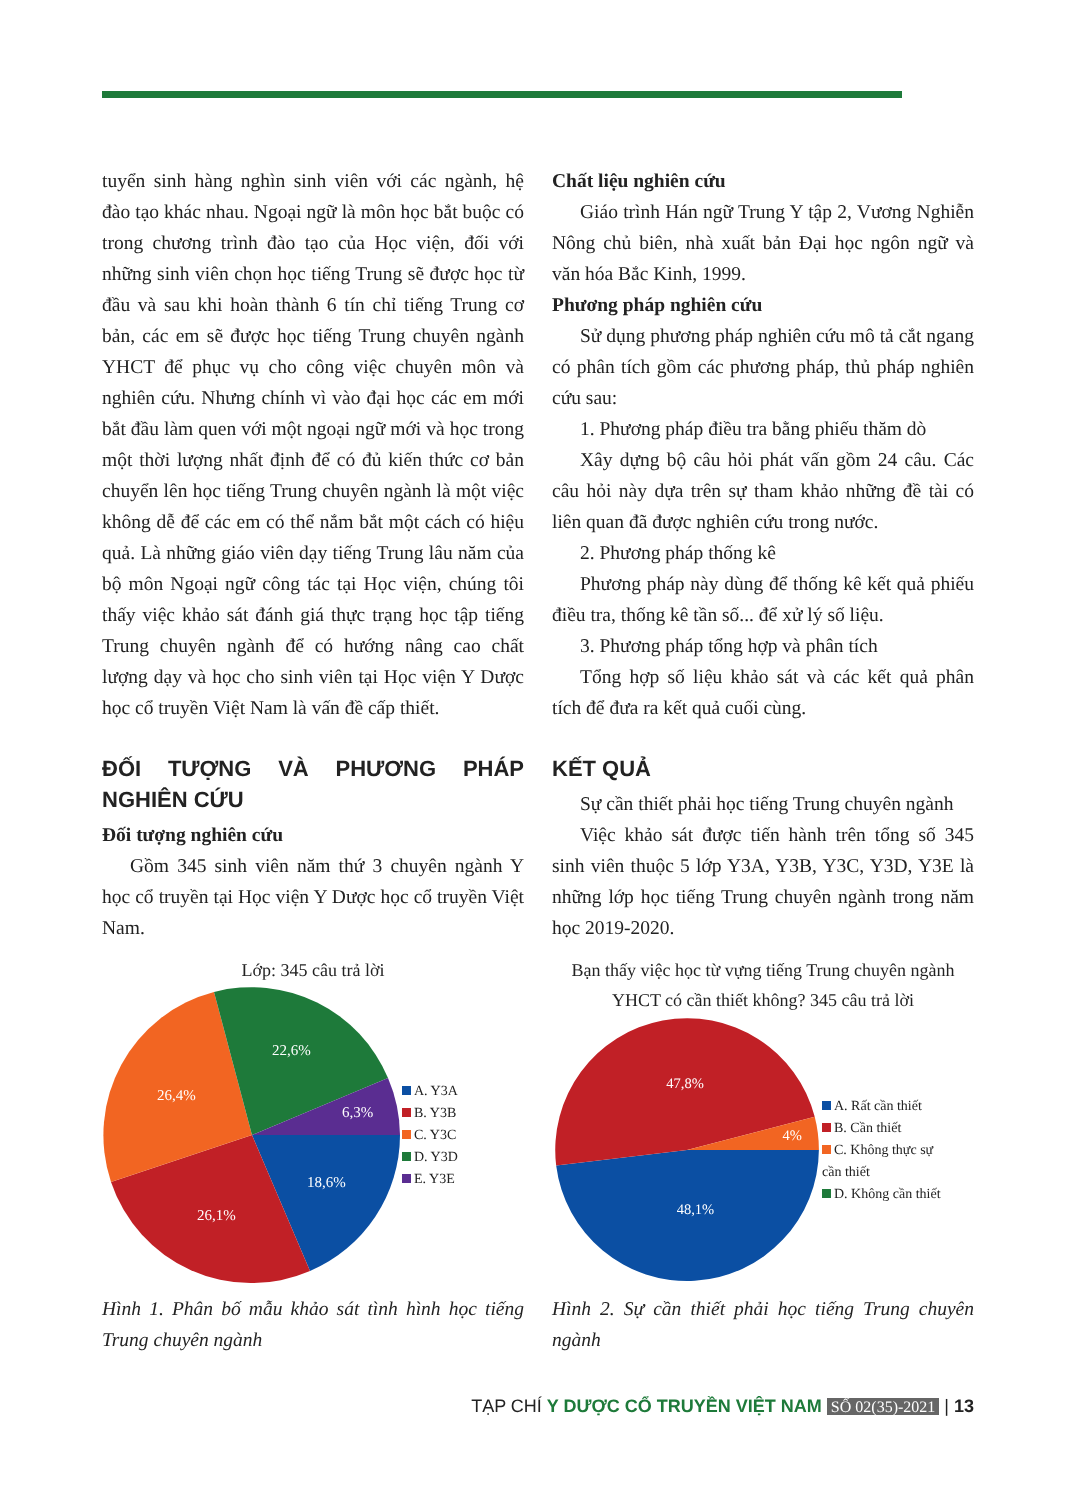tuyển sinh hàng nghìn sinh viên với các ngành, hệ đào tạo khác nhau. Ngoại ngữ là môn học bắt buộc có trong chương trình đào tạo của Học viện, đối với những sinh viên chọn học tiếng Trung sẽ được học từ đầu và sau khi hoàn thành 6 tín chỉ tiếng Trung cơ bản, các em sẽ được học tiếng Trung chuyên ngành YHCT để phục vụ cho công việc chuyên môn và nghiên cứu. Nhưng chính vì vào đại học các em mới bắt đầu làm quen với một ngoại ngữ mới và học trong một thời lượng nhất định để có đủ kiến thức cơ bản chuyển lên học tiếng Trung chuyên ngành là một việc không dễ để các em có thể nắm bắt một cách có hiệu quả. Là những giáo viên dạy tiếng Trung lâu năm của bộ môn Ngoại ngữ công tác tại Học viện, chúng tôi thấy việc khảo sát đánh giá thực trạng học tập tiếng Trung chuyên ngành để có hướng nâng cao chất lượng dạy và học cho sinh viên tại Học viện Y Dược học cổ truyền Việt Nam là vấn đề cấp thiết.
ĐỐI TƯỢNG VÀ PHƯƠNG PHÁP NGHIÊN CỨU
Đối tượng nghiên cứu
Gồm 345 sinh viên năm thứ 3 chuyên ngành Y học cổ truyền tại Học viện Y Dược học cổ truyền Việt Nam.
Lớp: 345 câu trả lời
18,6%
26,1%
26,4%
22,6%
6,3%
A. Y3A
B. Y3B
C. Y3C
D. Y3D
E. Y3E
Hình 1. Phân bố mẫu khảo sát tình hình học tiếng Trung chuyên ngành
Chất liệu nghiên cứu
Giáo trình Hán ngữ Trung Y tập 2, Vương Nghiễn Nông chủ biên, nhà xuất bản Đại học ngôn ngữ và văn hóa Bắc Kinh, 1999.
Phương pháp nghiên cứu
Sử dụng phương pháp nghiên cứu mô tả cắt ngang có phân tích gồm các phương pháp, thủ pháp nghiên cứu sau:
1. Phương pháp điều tra bằng phiếu thăm dò
Xây dựng bộ câu hỏi phát vấn gồm 24 câu. Các câu hỏi này dựa trên sự tham khảo những đề tài có liên quan đã được nghiên cứu trong nước.
2. Phương pháp thống kê
Phương pháp này dùng để thống kê kết quả phiếu điều tra, thống kê tần số... để xử lý số liệu.
3. Phương pháp tổng hợp và phân tích
Tổng hợp số liệu khảo sát và các kết quả phân tích để đưa ra kết quả cuối cùng.
KẾT QUẢ
Sự cần thiết phải học tiếng Trung chuyên ngành
Việc khảo sát được tiến hành trên tổng số 345 sinh viên thuộc 5 lớp Y3A, Y3B, Y3C, Y3D, Y3E là những lớp học tiếng Trung chuyên ngành trong năm học 2019-2020.
Bạn thấy việc học từ vựng tiếng Trung chuyên ngành YHCT có cần thiết không? 345 câu trả lời
48,1%
47,8%
4%
A. Rất cần thiết
B. Cần thiết
C. Không thực sự
cần thiết
D. Không cần thiết
Hình 2. Sự cần thiết phải học tiếng Trung chuyên ngành
TẠP CHÍ Y DƯỢC CỔ TRUYỀN VIỆT NAM SỐ 02(35)-2021 | 13